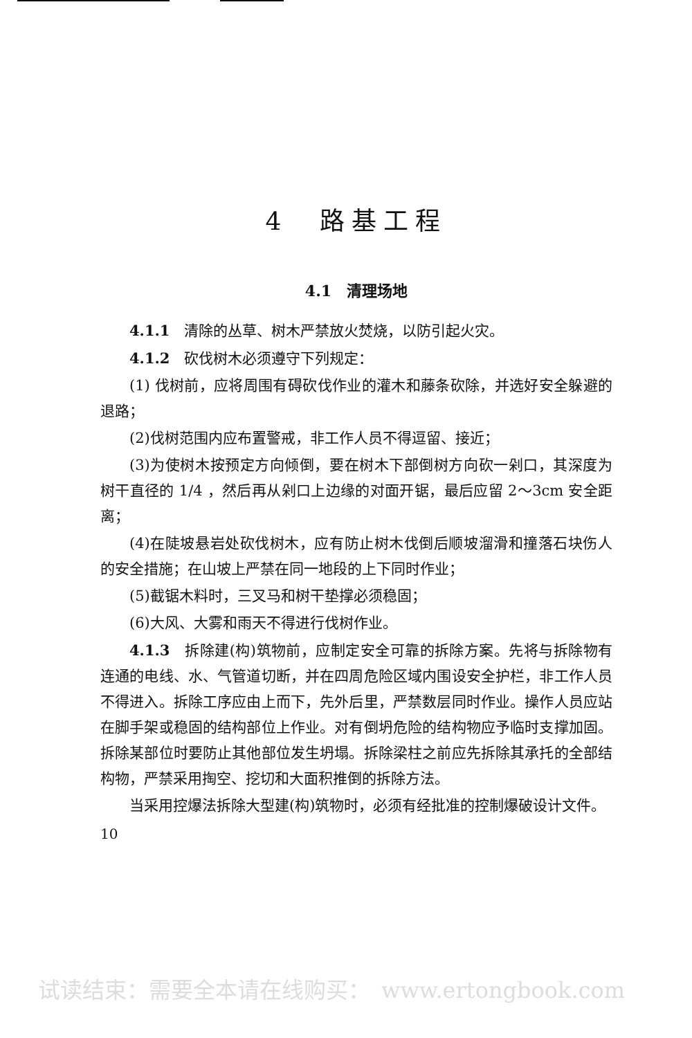4　路基工程
4.1　清理场地
4.1.1　清除的丛草、树木严禁放火焚烧，以防引起火灾。
4.1.2　砍伐树木必须遵守下列规定：
(1) 伐树前，应将周围有碍砍伐作业的灌木和藤条砍除，并选好安全躲避的退路；
(2)伐树范围内应布置警戒，非工作人员不得逗留、接近；
(3)为使树木按预定方向倾倒，要在树木下部倒树方向砍一剁口，其深度为树干直径的 1/4 ，然后再从剁口上边缘的对面开锯，最后应留 2～3cm 安全距离；
(4)在陡坡悬岩处砍伐树木，应有防止树木伐倒后顺坡溜滑和撞落石块伤人的安全措施；在山坡上严禁在同一地段的上下同时作业；
(5)截锯木料时，三叉马和树干垫撑必须稳固；
(6)大风、大雾和雨天不得进行伐树作业。
4.1.3　拆除建(构)筑物前，应制定安全可靠的拆除方案。先将与拆除物有连通的电线、水、气管道切断，并在四周危险区域内围设安全护栏，非工作人员不得进入。拆除工序应由上而下，先外后里，严禁数层同时作业。操作人员应站在脚手架或稳固的结构部位上作业。对有倒坍危险的结构物应予临时支撑加固。拆除某部位时要防止其他部位发生坍塌。拆除梁柱之前应先拆除其承托的全部结构物，严禁采用掏空、挖切和大面积推倒的拆除方法。
当采用控爆法拆除大型建(构)筑物时，必须有经批准的控制爆破设计文件。
10
试读结束：需要全本请在线购买：　www.ertongbook.com